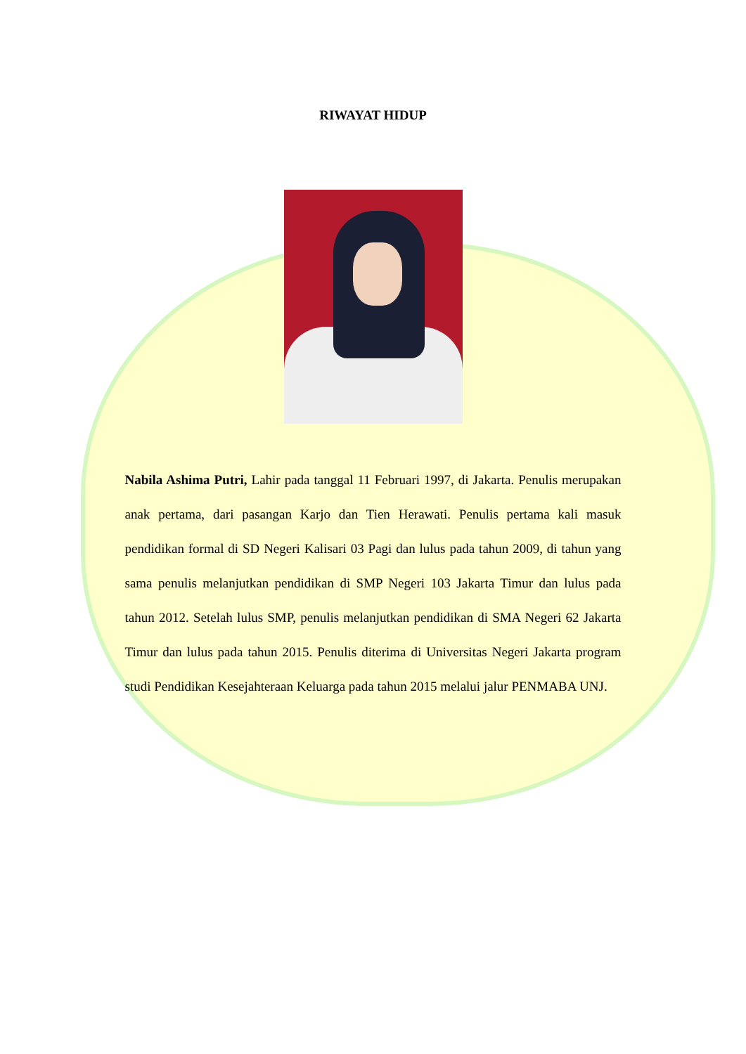RIWAYAT HIDUP
Nabila Ashima Putri, Lahir pada tanggal 11 Februari 1997, di Jakarta. Penulis merupakan anak pertama, dari pasangan Karjo dan Tien Herawati. Penulis pertama kali masuk pendidikan formal di SD Negeri Kalisari 03 Pagi dan lulus pada tahun 2009, di tahun yang sama penulis melanjutkan pendidikan di SMP Negeri 103 Jakarta Timur dan lulus pada tahun 2012. Setelah lulus SMP, penulis melanjutkan pendidikan di SMA Negeri 62 Jakarta Timur dan lulus pada tahun 2015. Penulis diterima di Universitas Negeri Jakarta program studi Pendidikan Kesejahteraan Keluarga pada tahun 2015 melalui jalur PENMABA UNJ.